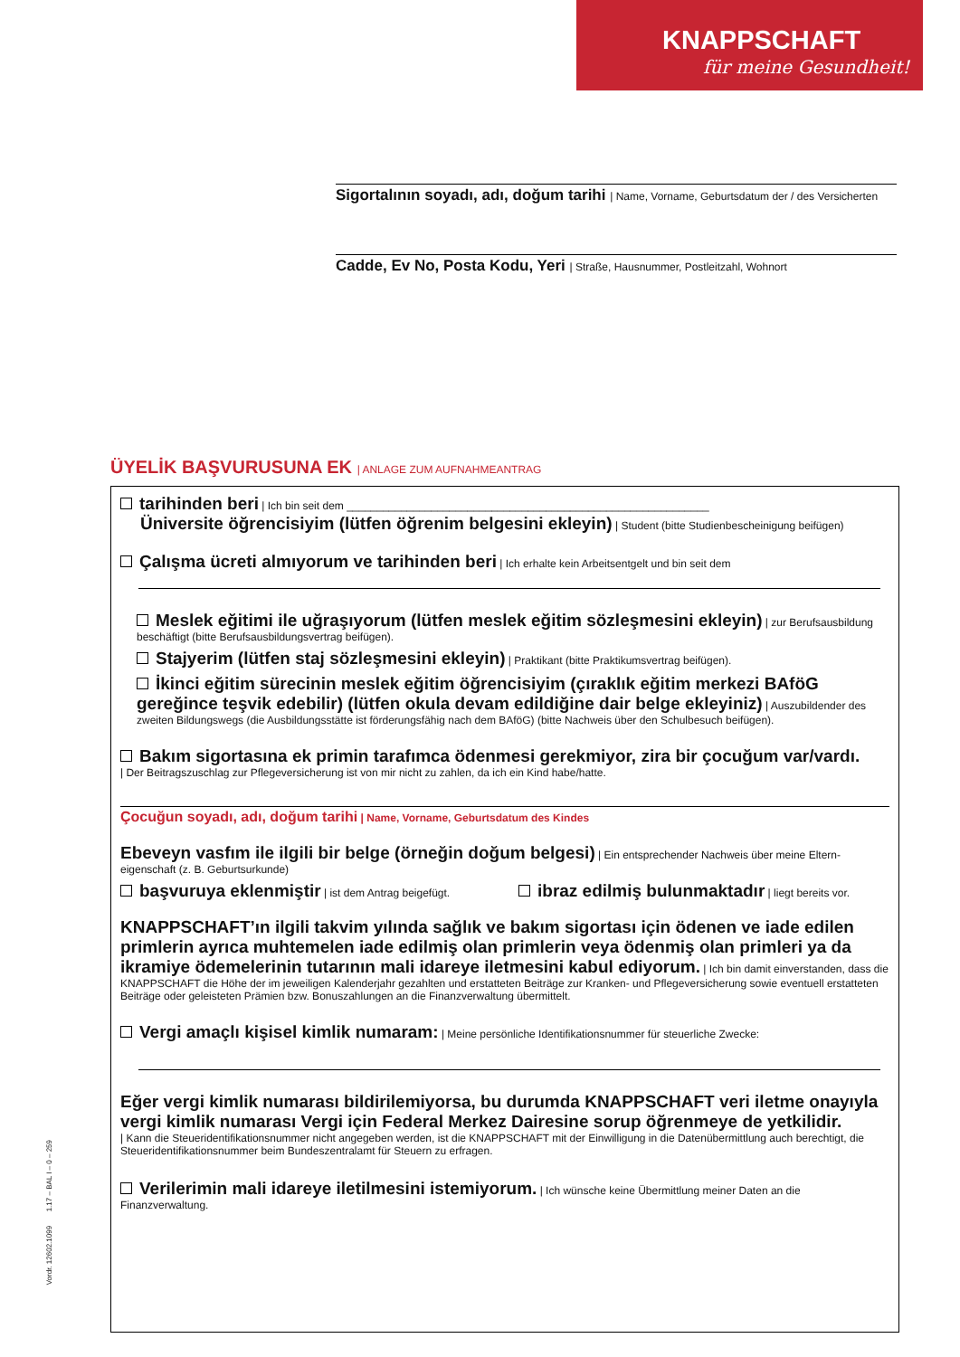KNAPPSCHAFT
für meine Gesundheit!
Sigortalının soyadı, adı, doğum tarihi | Name, Vorname, Geburtsdatum der / des Versicherten
Cadde, Ev No, Posta Kodu, Yeri | Straße, Hausnummer, Postleitzahl, Wohnort
ÜYELİK BAŞVURUSUNA EK | ANLAGE ZUM AUFNAHMEANTRAG
tarihinden beri | Ich bin seit dem ____________________________________________________________
Üniversite öğrencisiyim (lütfen öğrenim belgesini ekleyin) | Student (bitte Studienbescheinigung beifügen)
Çalışma ücreti almıyorum ve tarihinden beri | Ich erhalte kein Arbeitsentgelt und bin seit dem
Meslek eğitimi ile uğraşıyorum (lütfen meslek eğitim sözleşmesini ekleyin) | zur Berufsausbildung beschäftigt (bitte Berufsausbildungsvertrag beifügen).
Stajyerim (lütfen staj sözleşmesini ekleyin) | Praktikant (bitte Praktikumsvertrag beifügen).
İkinci eğitim sürecinin meslek eğitim öğrencisiyim (çıraklık eğitim merkezi BAföG gereğince teşvik edebilir) (lütfen okula devam edildiğine dair belge ekleyiniz) | Auszubildender des zweiten Bildungswegs (die Ausbildungsstätte ist förderungsfähig nach dem BAföG) (bitte Nachweis über den Schulbesuch beifügen).
Bakım sigortasına ek primin tarafımca ödenmesi gerekmiyor, zira bir çocuğum var/vardı.
| Der Beitragszuschlag zur Pflegeversicherung ist von mir nicht zu zahlen, da ich ein Kind habe/hatte.
Çocuğun soyadı, adı, doğum tarihi | Name, Vorname, Geburtsdatum des Kindes
Ebeveyn vasfım ile ilgili bir belge (örneğin doğum belgesi) | Ein entsprechender Nachweis über meine Eltern-eigenschaft (z. B. Geburtsurkunde)
başvuruya eklenmiştir | ist dem Antrag beigefügt. ibraz edilmiş bulunmaktadır | liegt bereits vor.
KNAPPSCHAFT’ın ilgili takvim yılında sağlık ve bakım sigortası için ödenen ve iade edilen primlerin ayrıca muhtemelen iade edilmiş olan primlerin veya ödenmiş olan primleri ya da ikramiye ödemelerinin tutarının mali idareye iletmesini kabul ediyorum. | Ich bin damit einverstanden, dass die KNAPPSCHAFT die Höhe der im jeweiligen Kalenderjahr gezahlten und erstatteten Beiträge zur Kranken- und Pflegeversicherung sowie eventuell erstatteten Beiträge oder geleisteten Prämien bzw. Bonuszahlungen an die Finanzverwaltung übermittelt.
Vergi amaçlı kişisel kimlik numaram: | Meine persönliche Identifikationsnummer für steuerliche Zwecke:
Eğer vergi kimlik numarası bildirilemiyorsa, bu durumda KNAPPSCHAFT veri iletme onayıyla vergi kimlik numarası Vergi için Federal Merkez Dairesine sorup öğrenmeye de yetkilidir.
| Kann die Steueridentifikationsnummer nicht angegeben werden, ist die KNAPPSCHAFT mit der Einwilligung in die Datenübermittlung auch berechtigt, die Steueridentifikationsnummer beim Bundeszentralamt für Steuern zu erfragen.
Verilerimin mali idareye iletilmesini istemiyorum. | Ich wünsche keine Übermittlung meiner Daten an die Finanzverwaltung.
Vordr. 12602.1099 1.17 – BAL I – 0 – 259